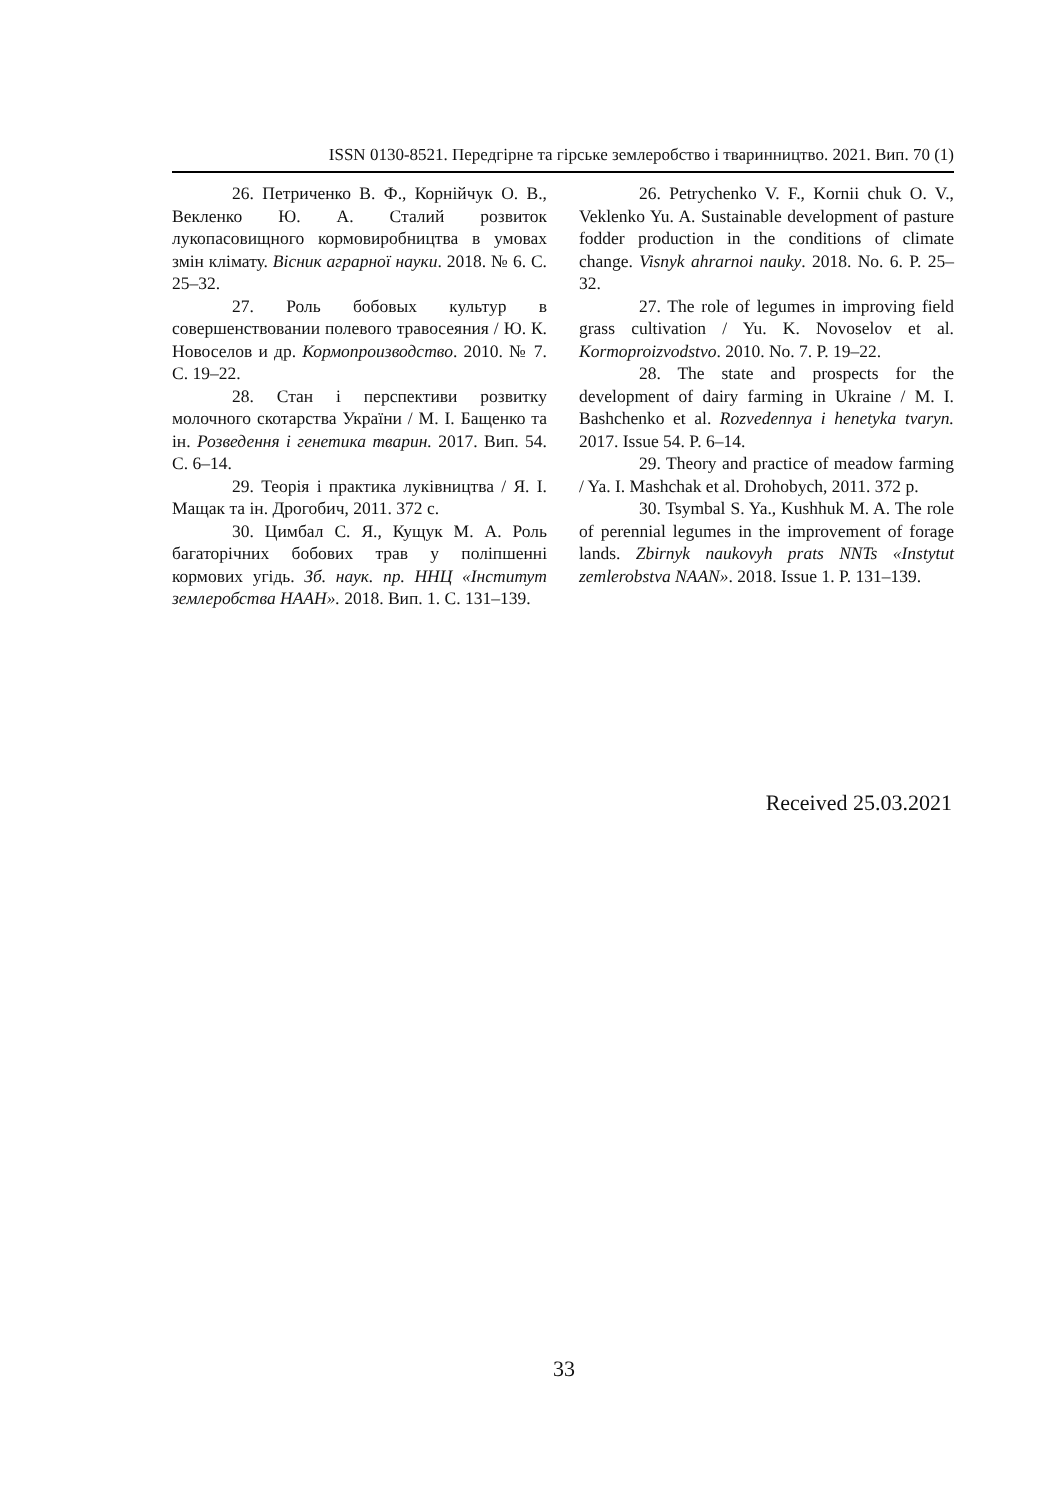ISSN 0130-8521. Передгірне та гірське землеробство і тваринництво. 2021. Вип. 70 (1)
26. Петриченко В. Ф., Корній­чук О. В., Векленко Ю. А. Сталий розвиток лукопасовищного кормовиробництва в умовах змін клімату. Вісник аграрної науки. 2018. № 6. С. 25–32.
27. Роль бобовых культур в совершенствовании полевого травосеяния / Ю. К. Новоселов и др. Кормопроизводство. 2010. № 7. С. 19–22.
28. Стан і перспективи розвитку молочного скотарства України / М. І. Бащенко та ін. Розведення і генетика тварин. 2017. Вип. 54. С. 6–14.
29. Теорія і практика луківництва / Я. І. Мащак та ін. Дрогобич, 2011. 372 с.
30. Цимбал С. Я., Кущук М. А. Роль багаторічних бобових трав у поліпшенні кормових угідь. Зб. наук. пр. ННЦ «Інститут землеробства НААН». 2018. Вип. 1. С. 131–139.
26. Petrychenko V. F., Kornii chuk O. V., Veklenko Yu. A. Sustainable development of pasture fodder production in the conditions of climate change. Visnyk ahrarnoi nauky. 2018. No. 6. P. 25–32.
27. The role of legumes in improving field grass cultivation / Yu. K. Novoselov et al. Kormoproizvodstvo. 2010. No. 7. P. 19–22.
28. The state and prospects for the development of dairy farming in Ukraine / M. I. Bashchenko et al. Rozvedennya i henetyka tvaryn. 2017. Issue 54. P. 6–14.
29. Theory and practice of meadow farming / Ya. I. Mashchak et al. Drohobych, 2011. 372 p.
30. Tsymbal S. Ya., Kushhuk M. A. The role of perennial legumes in the improvement of forage lands. Zbirnyk naukovyh prats NNTs «Instytut zemlerobstva NAAN». 2018. Issue 1. P. 131–139.
Received 25.03.2021
33